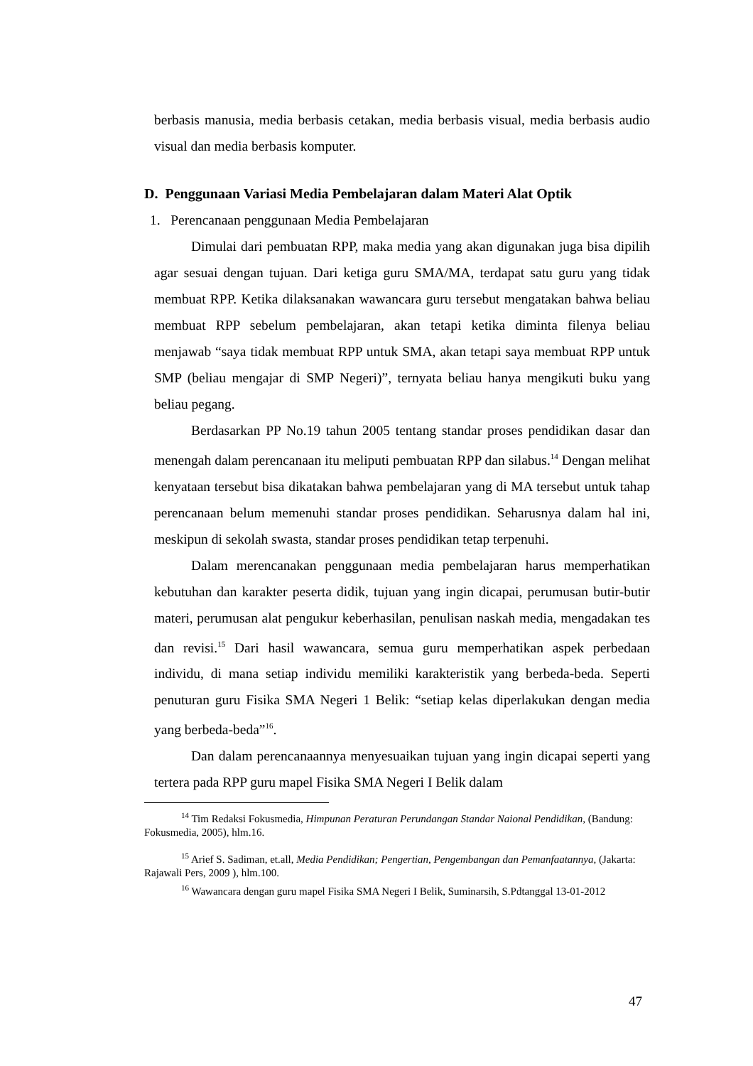berbasis manusia, media berbasis cetakan, media berbasis visual, media berbasis audio visual dan media berbasis komputer.
D. Penggunaan Variasi Media Pembelajaran dalam Materi Alat Optik
1. Perencanaan penggunaan Media Pembelajaran
Dimulai dari pembuatan RPP, maka media yang akan digunakan juga bisa dipilih agar sesuai dengan tujuan. Dari ketiga guru SMA/MA, terdapat satu guru yang tidak membuat RPP. Ketika dilaksanakan wawancara guru tersebut mengatakan bahwa beliau membuat RPP sebelum pembelajaran, akan tetapi ketika diminta filenya beliau menjawab “saya tidak membuat RPP untuk SMA, akan tetapi saya membuat RPP untuk SMP (beliau mengajar di SMP Negeri)”, ternyata beliau hanya mengikuti buku yang beliau pegang.
Berdasarkan PP No.19 tahun 2005 tentang standar proses pendidikan dasar dan menengah dalam perencanaan itu meliputi pembuatan RPP dan silabus.<sup>14</sup> Dengan melihat kenyataan tersebut bisa dikatakan bahwa pembelajaran yang di MA tersebut untuk tahap perencanaan belum memenuhi standar proses pendidikan. Seharusnya dalam hal ini, meskipun di sekolah swasta, standar proses pendidikan tetap terpenuhi.
Dalam merencanakan penggunaan media pembelajaran harus memperhatikan kebutuhan dan karakter peserta didik, tujuan yang ingin dicapai, perumusan butir-butir materi, perumusan alat pengukur keberhasilan, penulisan naskah media, mengadakan tes dan revisi.<sup>15</sup> Dari hasil wawancara, semua guru memperhatikan aspek perbedaan individu, di mana setiap individu memiliki karakteristik yang berbeda-beda. Seperti penuturan guru Fisika SMA Negeri 1 Belik: “setiap kelas diperlakukan dengan media yang berbeda-beda”<sup>16</sup>.
Dan dalam perencanaannya menyesuaikan tujuan yang ingin dicapai seperti yang tertera pada RPP guru mapel Fisika SMA Negeri I Belik dalam
<sup>14</sup> Tim Redaksi Fokusmedia, Himpunan Peraturan Perundangan Standar Naional Pendidikan, (Bandung: Fokusmedia, 2005), hlm.16.
<sup>15</sup> Arief S. Sadiman, et.all, Media Pendidikan; Pengertian, Pengembangan dan Pemanfaatannya, (Jakarta: Rajawali Pers, 2009 ), hlm.100.
<sup>16</sup> Wawancara dengan guru mapel Fisika SMA Negeri I Belik, Suminarsih, S.Pdtanggal 13-01-2012
47